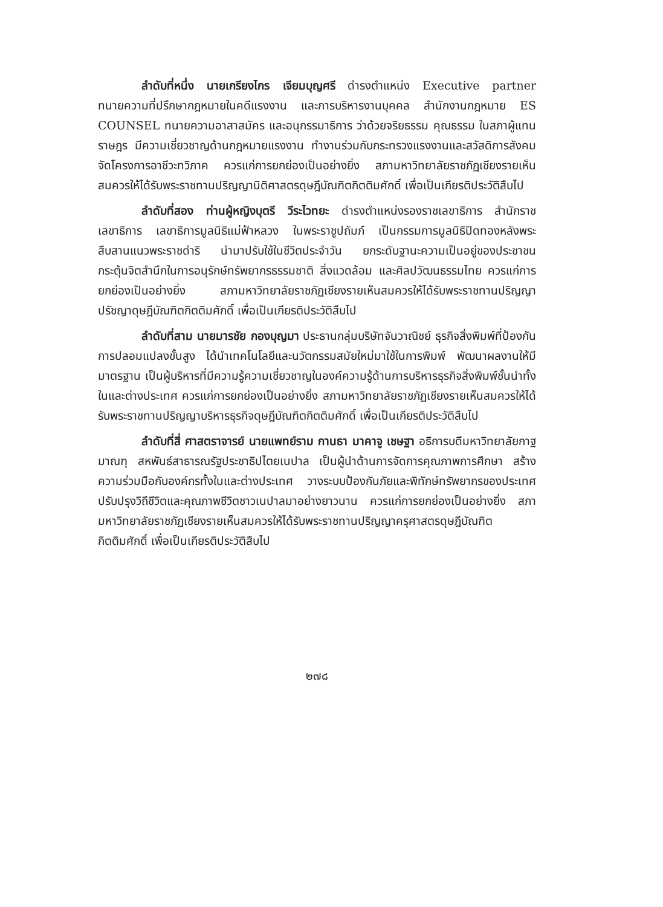ลำดับที่หนึ่ง นายเกรียงไกร เจียมบุญศรี ดำรงตำแหน่ง Executive partner ทนายความที่ปรึกษากฎหมายในคดีแรงงาน และการบริหารงานบุคคล สำนักงานกฎหมาย ES COUNSEL ทนายความอาสาสมัคร และอนุกรรมาธิการ ว่าด้วยจริยธรรม คุณธรรม ในสภาผู้แทนราษฎร มีความเชี่ยวชาญด้านกฎหมายแรงงาน ทำงานร่วมกับกระทรวงแรงงานและสวัสดิการสังคม จัดโครงการอาชีวะทวิภาค ควรแก่การยกย่องเป็นอย่างยิ่ง สภามหาวิทยาลัยราชภัฏเชียงรายเห็นสมควรให้ได้รับพระราชทานปริญญานิติศาสตรดุษฎีบัณฑิตกิตติมศักดิ์ เพื่อเป็นเกียรติประวัติสืบไป
ลำดับที่สอง ท่านผู้หญิงบุตรี วีระไวทยะ ดำรงตำแหน่งรองราชเลขาธิการ สำนักราชเลขาธิการ เลขาธิการมูลนิธิแม่ฟ้าหลวง ในพระราชูปถัมภ์ เป็นกรรมการมูลนิธิปิดทองหลังพระ สืบสานแนวพระราชดำริ นำมาปรับใช้ในชีวิตประจำวัน ยกระดับฐานะความเป็นอยู่ของประชาชน กระตุ้นจิตสำนึกในการอนุรักษ์ทรัพยากรธรรมชาติ สิ่งแวดล้อม และศิลปวัฒนธรรมไทย ควรแก่การยกย่องเป็นอย่างยิ่ง สภามหาวิทยาลัยราชภัฏเชียงรายเห็นสมควรให้ได้รับพระราชทานปริญญาปรัชญาดุษฎีบัณฑิตกิตติมศักดิ์ เพื่อเป็นเกียรติประวัติสืบไป
ลำดับที่สาม นายมารชัย กองบุญมา ประธานกลุ่มบริษัทจันวาณิชย์ ธุรกิจสิ่งพิมพ์ที่ป้องกันการปลอมแปลงขั้นสูง ได้นำเทคโนโลยีและนวัตกรรมสมัยใหม่มาใช้ในการพิมพ์ พัฒนาผลงานให้มีมาตรฐาน เป็นผู้บริหารที่มีความรู้ความเชี่ยวชาญในองค์ความรู้ด้านการบริหารธุรกิจสิ่งพิมพ์ชั้นนำทั้งในและต่างประเทศ ควรแก่การยกย่องเป็นอย่างยิ่ง สภามหาวิทยาลัยราชภัฏเชียงรายเห็นสมควรให้ได้รับพระราชทานปริญญาบริหารธุรกิจดุษฎีบัณฑิตกิตติมศักดิ์ เพื่อเป็นเกียรติประวัติสืบไป
ลำดับที่สี่ ศาสตราจารย์ นายแพทย์ราม กานธา มาคาจู เชษฐา อธิการบดีมหาวิทยาลัยกาฐมาณฑุ สหพันธ์สาธารณรัฐประชาธิปไตยเนปาล เป็นผู้นำด้านการจัดการคุณภาพการศึกษา สร้างความร่วมมือกับองค์กรทั้งในและต่างประเทศ วางระบบป้องกันภัยและพิทักษ์ทรัพยากรของประเทศ ปรับปรุงวิถีชีวิตและคุณภาพชีวิตชาวเนปาลมาอย่างยาวนาน ควรแก่การยกย่องเป็นอย่างยิ่ง สภามหาวิทยาลัยราชภัฏเชียงรายเห็นสมควรให้ได้รับพระราชทานปริญญาครุศาสตรดุษฎีบัณฑิตกิตติมศักดิ์ เพื่อเป็นเกียรติประวัติสืบไป
๒๗๘